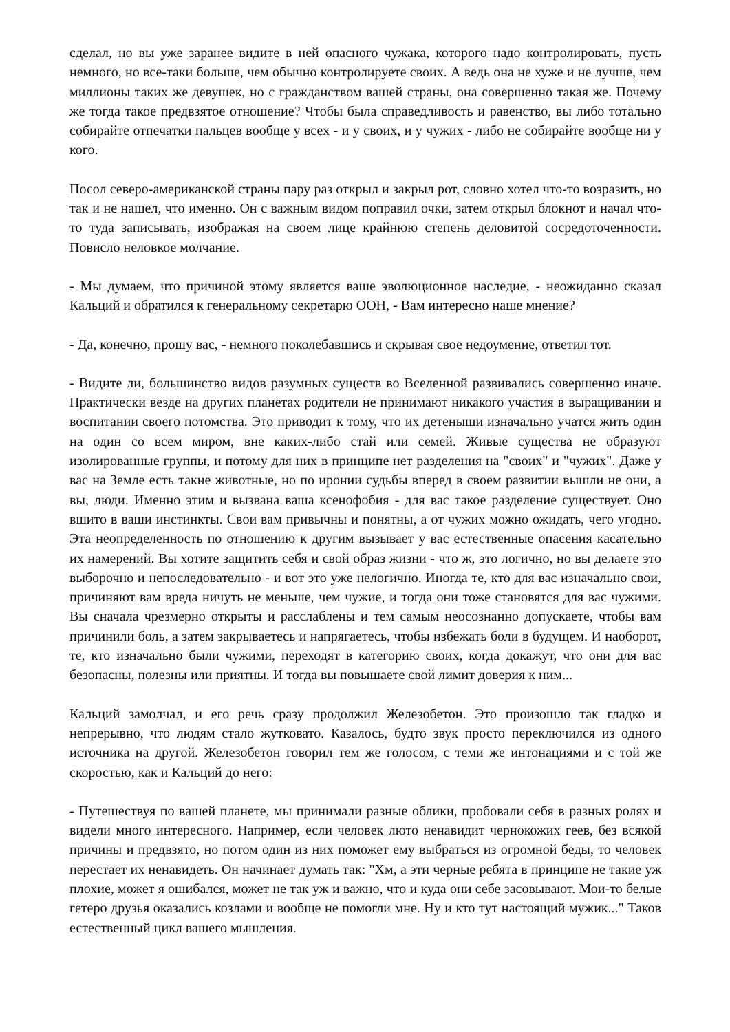сделал, но вы уже заранее видите в ней опасного чужака, которого надо контролировать, пусть немного, но все-таки больше, чем обычно контролируете своих. А ведь она не хуже и не лучше, чем миллионы таких же девушек, но с гражданством вашей страны, она совершенно такая же. Почему же тогда такое предвзятое отношение? Чтобы была справедливость и равенство, вы либо тотально собирайте отпечатки пальцев вообще у всех - и у своих, и у чужих - либо не собирайте вообще ни у кого.
Посол северо-американской страны пару раз открыл и закрыл рот, словно хотел что-то возразить, но так и не нашел, что именно. Он с важным видом поправил очки, затем открыл блокнот и начал что-то туда записывать, изображая на своем лице крайнюю степень деловитой сосредоточенности. Повисло неловкое молчание.
- Мы думаем, что причиной этому является ваше эволюционное наследие, - неожиданно сказал Кальций и обратился к генеральному секретарю ООН, - Вам интересно наше мнение?
- Да, конечно, прошу вас, - немного поколебавшись и скрывая свое недоумение, ответил тот.
- Видите ли, большинство видов разумных существ во Вселенной развивались совершенно иначе. Практически везде на других планетах родители не принимают никакого участия в выращивании и воспитании своего потомства. Это приводит к тому, что их детеныши изначально учатся жить один на один со всем миром, вне каких-либо стай или семей. Живые существа не образуют изолированные группы, и потому для них в принципе нет разделения на "своих" и "чужих". Даже у вас на Земле есть такие животные, но по иронии судьбы вперед в своем развитии вышли не они, а вы, люди. Именно этим и вызвана ваша ксенофобия - для вас такое разделение существует. Оно вшито в ваши инстинкты. Свои вам привычны и понятны, а от чужих можно ожидать, чего угодно. Эта неопределенность по отношению к другим вызывает у вас естественные опасения касательно их намерений. Вы хотите защитить себя и свой образ жизни - что ж, это логично, но вы делаете это выборочно и непоследовательно - и вот это уже нелогично. Иногда те, кто для вас изначально свои, причиняют вам вреда ничуть не меньше, чем чужие, и тогда они тоже становятся для вас чужими. Вы сначала чрезмерно открыты и расслаблены и тем самым неосознанно допускаете, чтобы вам причинили боль, а затем закрываетесь и напрягаетесь, чтобы избежать боли в будущем. И наоборот, те, кто изначально были чужими, переходят в категорию своих, когда докажут, что они для вас безопасны, полезны или приятны. И тогда вы повышаете свой лимит доверия к ним...
Кальций замолчал, и его речь сразу продолжил Железобетон. Это произошло так гладко и непрерывно, что людям стало жутковато. Казалось, будто звук просто переключился из одного источника на другой. Железобетон говорил тем же голосом, с теми же интонациями и с той же скоростью, как и Кальций до него:
- Путешествуя по вашей планете, мы принимали разные облики, пробовали себя в разных ролях и видели много интересного. Например, если человек люто ненавидит чернокожих геев, без всякой причины и предвзято, но потом один из них поможет ему выбраться из огромной беды, то человек перестает их ненавидеть. Он начинает думать так: "Хм, а эти черные ребята в принципе не такие уж плохие, может я ошибался, может не так уж и важно, что и куда они себе засовывают. Мои-то белые гетеро друзья оказались козлами и вообще не помогли мне. Ну и кто тут настоящий мужик..." Таков естественный цикл вашего мышления.